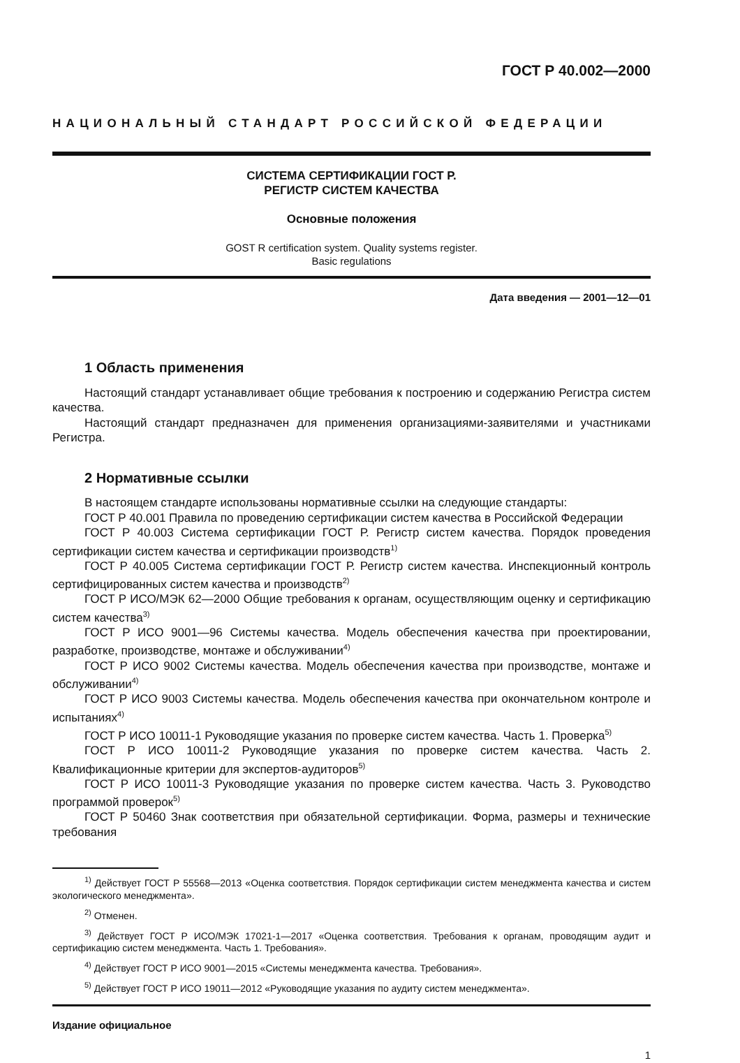ГОСТ Р 40.002—2000
НАЦИОНАЛЬНЫЙ СТАНДАРТ РОССИЙСКОЙ ФЕДЕРАЦИИ
СИСТЕМА СЕРТИФИКАЦИИ ГОСТ Р.
РЕГИСТР СИСТЕМ КАЧЕСТВА
Основные положения
GOST R certification system. Quality systems register.
Basic regulations
Дата введения — 2001—12—01
1 Область применения
Настоящий стандарт устанавливает общие требования к построению и содержанию Регистра систем качества.
Настоящий стандарт предназначен для применения организациями-заявителями и участниками Регистра.
2 Нормативные ссылки
В настоящем стандарте использованы нормативные ссылки на следующие стандарты:
ГОСТ Р 40.001 Правила по проведению сертификации систем качества в Российской Федерации
ГОСТ Р 40.003 Система сертификации ГОСТ Р. Регистр систем качества. Порядок проведения сертификации систем качества и сертификации производств<sup>1)</sup>
ГОСТ Р 40.005 Система сертификации ГОСТ Р. Регистр систем качества. Инспекционный контроль сертифицированных систем качества и производств<sup>2)</sup>
ГОСТ Р ИСО/МЭК 62—2000 Общие требования к органам, осуществляющим оценку и сертификацию систем качества<sup>3)</sup>
ГОСТ Р ИСО 9001—96 Системы качества. Модель обеспечения качества при проектировании, разработке, производстве, монтаже и обслуживании<sup>4)</sup>
ГОСТ Р ИСО 9002 Системы качества. Модель обеспечения качества при производстве, монтаже и обслуживании<sup>4)</sup>
ГОСТ Р ИСО 9003 Системы качества. Модель обеспечения качества при окончательном контроле и испытаниях<sup>4)</sup>
ГОСТ Р ИСО 10011-1 Руководящие указания по проверке систем качества. Часть 1. Проверка<sup>5)</sup>
ГОСТ Р ИСО 10011-2 Руководящие указания по проверке систем качества. Часть 2. Квалификационные критерии для экспертов-аудиторов<sup>5)</sup>
ГОСТ Р ИСО 10011-3 Руководящие указания по проверке систем качества. Часть 3. Руководство программой проверок<sup>5)</sup>
ГОСТ Р 50460 Знак соответствия при обязательной сертификации. Форма, размеры и технические требования
<sup>1)</sup> Действует ГОСТ Р 55568—2013 «Оценка соответствия. Порядок сертификации систем менеджмента качества и систем экологического менеджмента».
<sup>2)</sup> Отменен.
<sup>3)</sup> Действует ГОСТ Р ИСО/МЭК 17021-1—2017 «Оценка соответствия. Требования к органам, проводящим аудит и сертификацию систем менеджмента. Часть 1. Требования».
<sup>4)</sup> Действует ГОСТ Р ИСО 9001—2015 «Системы менеджмента качества. Требования».
<sup>5)</sup> Действует ГОСТ Р ИСО 19011—2012 «Руководящие указания по аудиту систем менеджмента».
Издание официальное
1